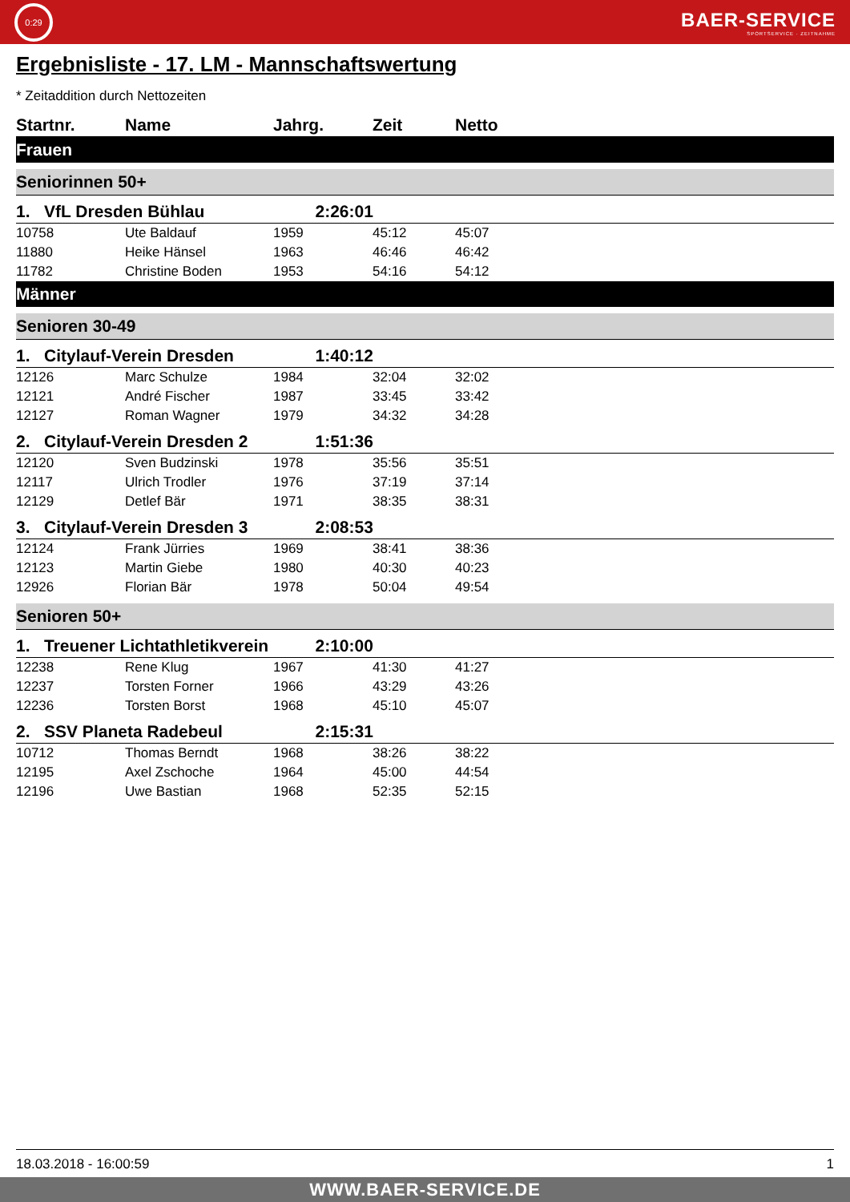0:29
BAER-SERVICE
SPORTSERVICE · ZEITNAHME
Ergebnisliste - 17. LM - Mannschaftswertung
* Zeitaddition durch Nettozeiten
| Startnr. | Name | Jahrg. | Zeit | Netto |
| --- | --- | --- | --- | --- |
| Frauen | | | | |
| Seniorinnen 50+ | | | | |
| 1. VfL Dresden Bühlau | | 2:26:01 | | |
| 10758 | Ute Baldauf | 1959 | 45:12 | 45:07 |
| 11880 | Heike Hänsel | 1963 | 46:46 | 46:42 |
| 11782 | Christine Boden | 1953 | 54:16 | 54:12 |
| Männer | | | | |
| Senioren 30-49 | | | | |
| 1. Citylauf-Verein Dresden | | 1:40:12 | | |
| 12126 | Marc Schulze | 1984 | 32:04 | 32:02 |
| 12121 | André Fischer | 1987 | 33:45 | 33:42 |
| 12127 | Roman Wagner | 1979 | 34:32 | 34:28 |
| 2. Citylauf-Verein Dresden 2 | | 1:51:36 | | |
| 12120 | Sven Budzinski | 1978 | 35:56 | 35:51 |
| 12117 | Ulrich Trodler | 1976 | 37:19 | 37:14 |
| 12129 | Detlef Bär | 1971 | 38:35 | 38:31 |
| 3. Citylauf-Verein Dresden 3 | | 2:08:53 | | |
| 12124 | Frank Jürries | 1969 | 38:41 | 38:36 |
| 12123 | Martin Giebe | 1980 | 40:30 | 40:23 |
| 12926 | Florian Bär | 1978 | 50:04 | 49:54 |
| Senioren 50+ | | | | |
| 1. Treuener Lichtathletikverein | | 2:10:00 | | |
| 12238 | Rene Klug | 1967 | 41:30 | 41:27 |
| 12237 | Torsten Forner | 1966 | 43:29 | 43:26 |
| 12236 | Torsten Borst | 1968 | 45:10 | 45:07 |
| 2. SSV Planeta Radebeul | | 2:15:31 | | |
| 10712 | Thomas Berndt | 1968 | 38:26 | 38:22 |
| 12195 | Axel Zschoche | 1964 | 45:00 | 44:54 |
| 12196 | Uwe Bastian | 1968 | 52:35 | 52:15 |
18.03.2018 - 16:00:59 1
WWW.BAER-SERVICE.DE